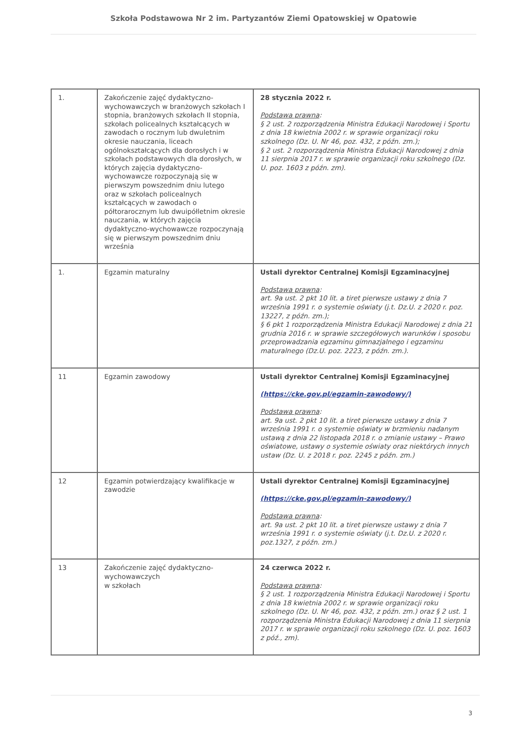Szkoła Podstawowa Nr 2 im. Partyzantów Ziemi Opatowskiej w Opatowie
| 1. | Zakończenie zajęć dydaktyczno-wychowawczych w branżowych szkołach I stopnia, branżowych szkołach II stopnia, szkołach policealnych kształcących w zawodach o rocznym lub dwuletnim okresie nauczania, liceach ogólnokształcących dla dorosłych i w szkołach podstawowych dla dorosłych, w których zajęcia dydaktyczno-wychowawcze rozpoczynają się w pierwszym powszednim dniu lutego oraz w szkołach policealnych kształcących w zawodach o półtorarocznym lub dwuipółletnim okresie nauczania, w których zajęcia dydaktyczno-wychowawcze rozpoczynają się w pierwszym powszednim dniu września | 28 stycznia 2022 r. Podstawa prawna : § 2 ust. 2 rozporządzenia Ministra Edukacji Narodowej i Sportu z dnia 18 kwietnia 2002 r. w sprawie organizacji roku szkolnego (Dz. U. Nr 46, poz. 432, z późn. zm.); § 2 ust. 2 rozporządzenia Ministra Edukacji Narodowej z dnia 11 sierpnia 2017 r. w sprawie organizacji roku szkolnego (Dz. U. poz. 1603 z późn. zm). |
| 1. | Egzamin maturalny | Ustali dyrektor Centralnej Komisji Egzaminacyjnej Podstawa prawna : art. 9a ust. 2 pkt 10 lit. a tiret pierwsze ustawy z dnia 7 września 1991 r. o systemie oświaty (j.t. Dz.U. z 2020 r. poz. 13227, z późn. zm.); § 6 pkt 1 rozporządzenia Ministra Edukacji Narodowej z dnia 21 grudnia 2016 r. w sprawie szczegółowych warunków i sposobu przeprowadzania egzaminu gimnazjalnego i egzaminu maturalnego (Dz.U. poz. 2223, z późn. zm.). |
| 11 | Egzamin zawodowy | Ustali dyrektor Centralnej Komisji Egzaminacyjnej (https://cke.gov.pl/egzamin-zawodowy/) Podstawa prawna : art. 9a ust. 2 pkt 10 lit. a tiret pierwsze ustawy z dnia 7 września 1991 r. o systemie oświaty w brzmieniu nadanym ustawą z dnia 22 listopada 2018 r. o zmianie ustawy – Prawo oświatowe, ustawy o systemie oświaty oraz niektórych innych ustaw (Dz. U. z 2018 r. poz. 2245 z późn. zm.) |
| 12 | Egzamin potwierdzający kwalifikacje w zawodzie | Ustali dyrektor Centralnej Komisji Egzaminacyjnej (https://cke.gov.pl/egzamin-zawodowy/) Podstawa prawna : art. 9a ust. 2 pkt 10 lit. a tiret pierwsze ustawy z dnia 7 września 1991 r. o systemie oświaty (j.t. Dz.U. z 2020 r. poz.1327, z późn. zm.) |
| 13 | Zakończenie zajęć dydaktyczno-wychowawczych w szkołach | 24 czerwca 2022 r. Podstawa prawna : § 2 ust. 1 rozporządzenia Ministra Edukacji Narodowej i Sportu z dnia 18 kwietnia 2002 r. w sprawie organizacji roku szkolnego (Dz. U. Nr 46, poz. 432, z późn. zm.) oraz § 2 ust. 1 rozporządzenia Ministra Edukacji Narodowej z dnia 11 sierpnia 2017 r. w sprawie organizacji roku szkolnego (Dz. U. poz. 1603 z póź., zm). |
3